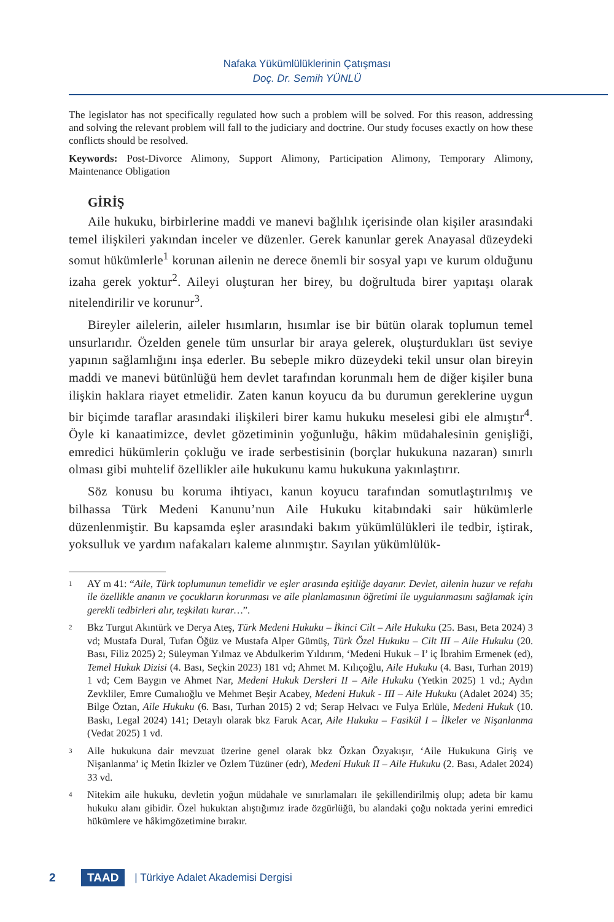Nafaka Yükümlülüklerinin Çatışması
Doç. Dr. Semih YÜNLÜ
The legislator has not specifically regulated how such a problem will be solved. For this reason, addressing and solving the relevant problem will fall to the judiciary and doctrine. Our study focuses exactly on how these conflicts should be resolved.
Keywords: Post-Divorce Alimony, Support Alimony, Participation Alimony, Temporary Alimony, Maintenance Obligation
GİRİŞ
Aile hukuku, birbirlerine maddi ve manevi bağlılık içerisinde olan kişiler arasındaki temel ilişkileri yakından inceler ve düzenler. Gerek kanunlar gerek Anayasal düzeydeki somut hükümlerle<sup>1</sup> korunan ailenin ne derece önemli bir sosyal yapı ve kurum olduğunu izaha gerek yoktur<sup>2</sup>. Aileyi oluşturan her birey, bu doğrultuda birer yapıtaşı olarak nitelendirilir ve korunur<sup>3</sup>.
Bireyler ailelerin, aileler hısımların, hısımlar ise bir bütün olarak toplumun temel unsurlarıdır. Özelden genele tüm unsurlar bir araya gelerek, oluşturdukları üst seviye yapının sağlamlığını inşa ederler. Bu sebeple mikro düzeydeki tekil unsur olan bireyin maddi ve manevi bütünlüğü hem devlet tarafından korunmalı hem de diğer kişiler buna ilişkin haklara riayet etmelidir. Zaten kanun koyucu da bu durumun gereklerine uygun bir biçimde taraflar arasındaki ilişkileri birer kamu hukuku meselesi gibi ele almıştır<sup>4</sup>. Öyle ki kanaatimizce, devlet gözetiminin yoğunluğu, hâkim müdahalesinin genişliği, emredici hükümlerin çokluğu ve irade serbestisinin (borçlar hukukuna nazaran) sınırlı olması gibi muhtelif özellikler aile hukukunu kamu hukukuna yakınlaştırır.
Söz konusu bu koruma ihtiyacı, kanun koyucu tarafından somutlaştırılmış ve bilhassa Türk Medeni Kanunu’nun Aile Hukuku kitabındaki sair hükümlerle düzenlenmiştir. Bu kapsamda eşler arasındaki bakım yükümlülükleri ile tedbir, iştirak, yoksulluk ve yardım nafakaları kaleme alınmıştır. Sayılan yükümlülük-
1 AY m 41: “Aile, Türk toplumunun temelidir ve eşler arasında eşitliğe dayanır. Devlet, ailenin huzur ve refahı ile özellikle ananın ve çocukların korunması ve aile planlamasının öğretimi ile uygulanmasını sağlamak için gerekli tedbirleri alır, teşkilatı kurar…”.
2 Bkz Turgut Akıntürk ve Derya Ateş, Türk Medeni Hukuku – İkinci Cilt – Aile Hukuku (25. Bası, Beta 2024) 3 vd; Mustafa Dural, Tufan Öğüz ve Mustafa Alper Gümüş, Türk Özel Hukuku – Cilt III – Aile Hukuku (20. Bası, Filiz 2025) 2; Süleyman Yılmaz ve Abdulkerim Yıldırım, ‘Medeni Hukuk – I’ iç İbrahim Ermenek (ed), Temel Hukuk Dizisi (4. Bası, Seçkin 2023) 181 vd; Ahmet M. Kılıçoğlu, Aile Hukuku (4. Bası, Turhan 2019) 1 vd; Cem Baygın ve Ahmet Nar, Medeni Hukuk Dersleri II – Aile Hukuku (Yetkin 2025) 1 vd.; Aydın Zevkliler, Emre Cumalıoğlu ve Mehmet Beşir Acabey, Medeni Hukuk - III – Aile Hukuku (Adalet 2024) 35; Bilge Öztan, Aile Hukuku (6. Bası, Turhan 2015) 2 vd; Serap Helvacı ve Fulya Erlüle, Medeni Hukuk (10. Baskı, Legal 2024) 141; Detaylı olarak bkz Faruk Acar, Aile Hukuku – Fasikül I – İlkeler ve Nişanlanma (Vedat 2025) 1 vd.
3 Aile hukukuna dair mevzuat üzerine genel olarak bkz Özkan Özyakışır, ‘Aile Hukukuna Giriş ve Nişanlanma’ iç Metin İkizler ve Özlem Tüzüner (edr), Medeni Hukuk II – Aile Hukuku (2. Bası, Adalet 2024) 33 vd.
4 Nitekim aile hukuku, devletin yoğun müdahale ve sınırlamaları ile şekillendirilmiş olup; adeta bir kamu hukuku alanı gibidir. Özel hukuktan alıştığımız irade özgürlüğü, bu alandaki çoğu noktada yerini emredici hükümlere ve hâkimgözetimine bırakır.
2 TAAD | Türkiye Adalet Akademisi Dergisi